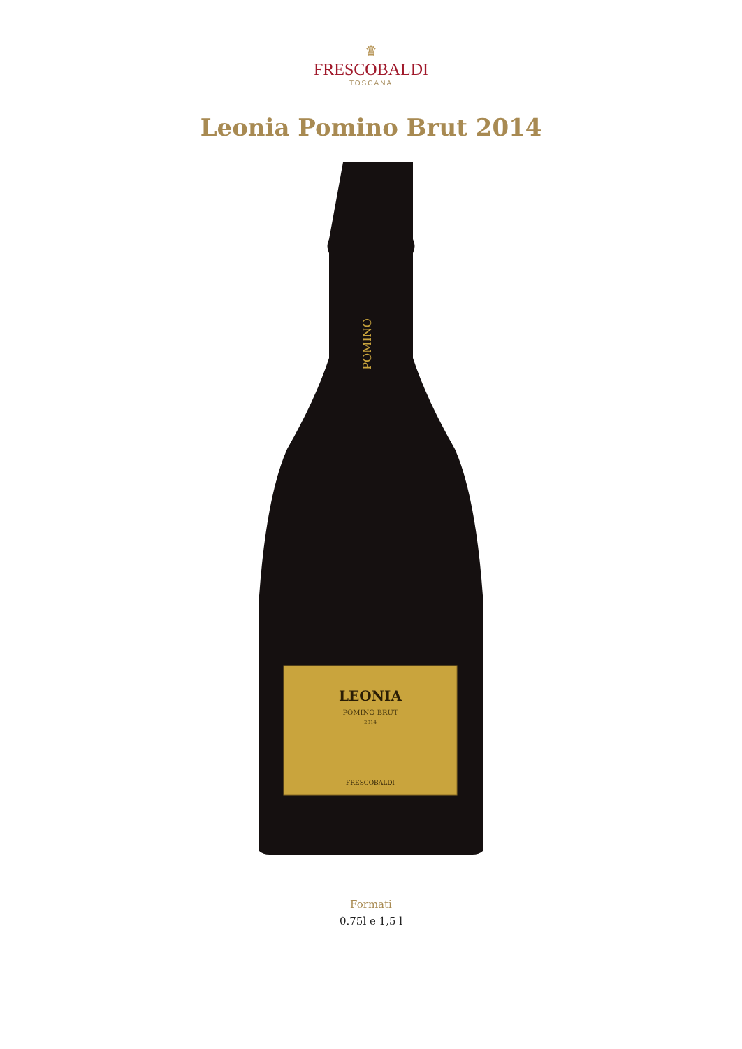♛
FRESCOBALDI
TOSCANA
Leonia Pomino Brut 2014
LEONIA
POMINO BRUT
2014
FRESCOBALDI
POMINO
Formati
0.75l e 1,5 l